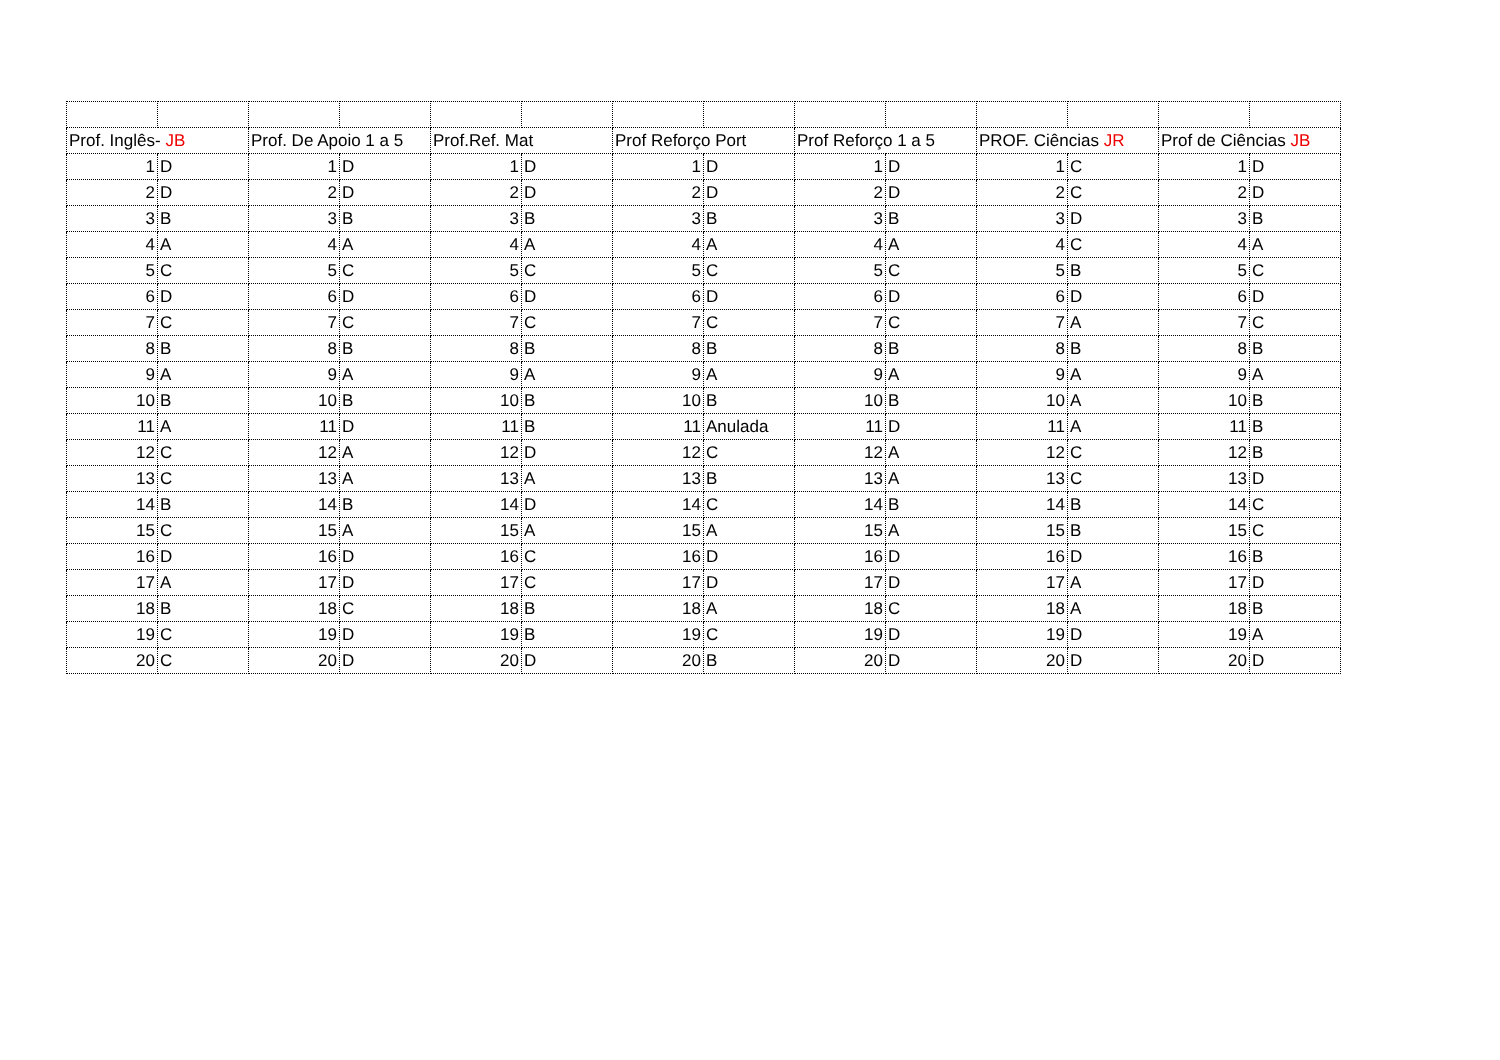| Prof. Inglês- JB | | Prof. De Apoio 1 a 5 | | Prof.Ref. Mat | | Prof Reforço Port | | Prof Reforço 1 a 5 | | PROF. Ciências JR | | Prof de Ciências JB | |
| 1 | D | 1 | D | 1 | D | 1 | D | 1 | D | 1 | C | 1 | D |
| 2 | D | 2 | D | 2 | D | 2 | D | 2 | D | 2 | C | 2 | D |
| 3 | B | 3 | B | 3 | B | 3 | B | 3 | B | 3 | D | 3 | B |
| 4 | A | 4 | A | 4 | A | 4 | A | 4 | A | 4 | C | 4 | A |
| 5 | C | 5 | C | 5 | C | 5 | C | 5 | C | 5 | B | 5 | C |
| 6 | D | 6 | D | 6 | D | 6 | D | 6 | D | 6 | D | 6 | D |
| 7 | C | 7 | C | 7 | C | 7 | C | 7 | C | 7 | A | 7 | C |
| 8 | B | 8 | B | 8 | B | 8 | B | 8 | B | 8 | B | 8 | B |
| 9 | A | 9 | A | 9 | A | 9 | A | 9 | A | 9 | A | 9 | A |
| 10 | B | 10 | B | 10 | B | 10 | B | 10 | B | 10 | A | 10 | B |
| 11 | A | 11 | D | 11 | B | 11 | Anulada | 11 | D | 11 | A | 11 | B |
| 12 | C | 12 | A | 12 | D | 12 | C | 12 | A | 12 | C | 12 | B |
| 13 | C | 13 | A | 13 | A | 13 | B | 13 | A | 13 | C | 13 | D |
| 14 | B | 14 | B | 14 | D | 14 | C | 14 | B | 14 | B | 14 | C |
| 15 | C | 15 | A | 15 | A | 15 | A | 15 | A | 15 | B | 15 | C |
| 16 | D | 16 | D | 16 | C | 16 | D | 16 | D | 16 | D | 16 | B |
| 17 | A | 17 | D | 17 | C | 17 | D | 17 | D | 17 | A | 17 | D |
| 18 | B | 18 | C | 18 | B | 18 | A | 18 | C | 18 | A | 18 | B |
| 19 | C | 19 | D | 19 | B | 19 | C | 19 | D | 19 | D | 19 | A |
| 20 | C | 20 | D | 20 | D | 20 | B | 20 | D | 20 | D | 20 | D |